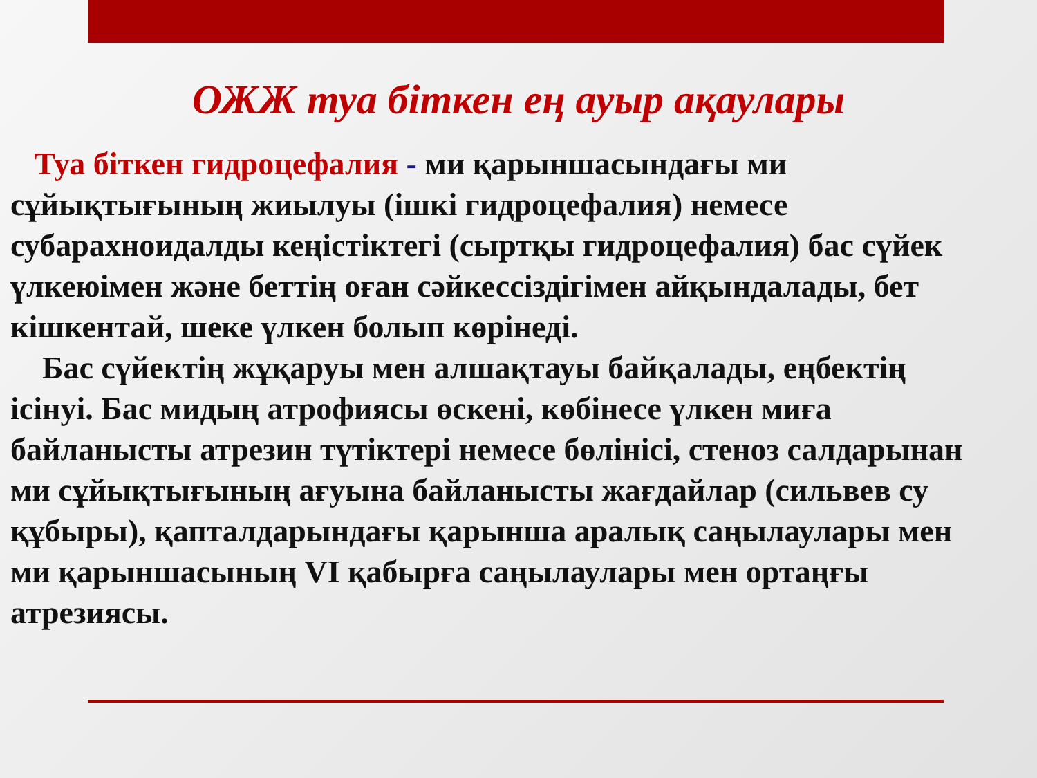ОЖЖ туа біткен ең ауыр ақаулары
Туа біткен гидроцефалия - ми қарыншасындағы ми сұйықтығының жиылуы (ішкі гидроцефалия) немесе субарахноидалды кеңістіктегі (сыртқы гидроцефалия) бас сүйек үлкеюімен және беттің оған сәйкессіздігімен айқындалады, бет кішкентай, шеке үлкен болып көрінеді.
Бас сүйектің жұқаруы мен алшақтауы байқалады, еңбектің ісінуі. Бас мидың атрофиясы өскені, көбінесе үлкен миға байланысты атрезин түтіктері немесе бөлінісі, стеноз салдарынан ми сұйықтығының ағуына байланысты жағдайлар (сильвев су құбыры), қапталдарындағы қарынша аралық саңылаулары мен ми қарыншасының VI қабырға саңылаулары мен ортаңғы атрезиясы.